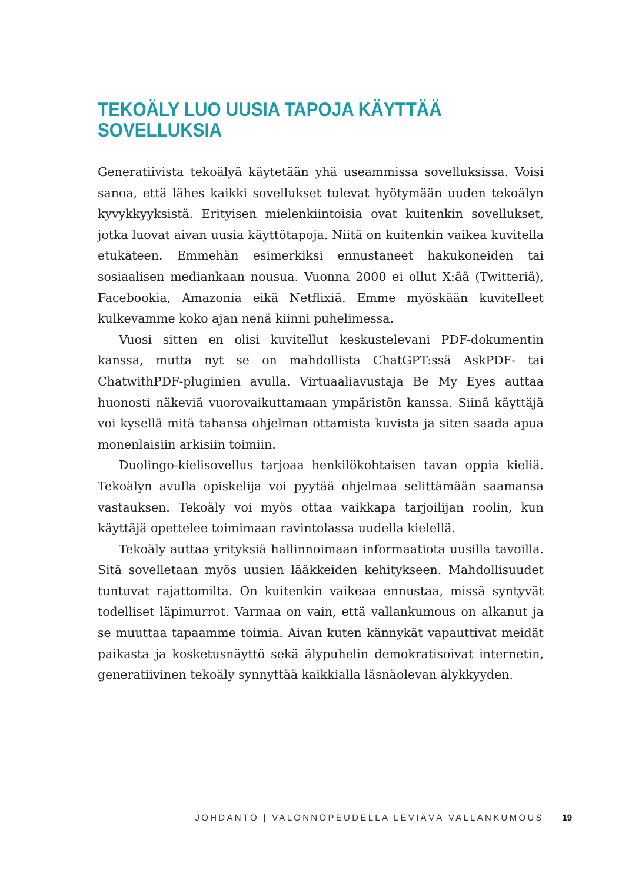TEKOÄLY LUO UUSIA TAPOJA KÄYTTÄÄ SOVELLUKSIA
Generatiivista tekoälyä käytetään yhä useammissa sovelluksissa. Voisi sanoa, että lähes kaikki sovellukset tulevat hyötymään uuden tekoälyn kyvykkyyksistä. Erityisen mielenkiintoisia ovat kuitenkin sovellukset, jotka luovat aivan uusia käyttötapoja. Niitä on kuitenkin vaikea kuvitella etukäteen. Emmehän esimerkiksi ennustaneet hakukoneiden tai sosiaalisen mediankaan nousua. Vuonna 2000 ei ollut X:ää (Twitteriä), Facebookia, Amazonia eikä Netflixiä. Emme myöskään kuvitelleet kulkevamme koko ajan nenä kiinni puhelimessa.
Vuosi sitten en olisi kuvitellut keskustelevani PDF-dokumentin kanssa, mutta nyt se on mahdollista ChatGPT:ssä AskPDF- tai ChatwithPDF-pluginien avulla. Virtuaaliavustaja Be My Eyes auttaa huonosti näkeviä vuorovaikuttamaan ympäristön kanssa. Siinä käyttäjä voi kysellä mitä tahansa ohjelman ottamista kuvista ja siten saada apua monenlaisiin arkisiin toimiin.
Duolingo-kielisovellus tarjoaa henkilökohtaisen tavan oppia kieliä. Tekoälyn avulla opiskelija voi pyytää ohjelmaa selittämään saamansa vastauksen. Tekoäly voi myös ottaa vaikkapa tarjoilijan roolin, kun käyttäjä opettelee toimimaan ravintolassa uudella kielellä.
Tekoäly auttaa yrityksiä hallinnoimaan informaatiota uusilla tavoilla. Sitä sovelletaan myös uusien lääkkeiden kehitykseen. Mahdollisuudet tuntuvat rajattomilta. On kuitenkin vaikeaa ennustaa, missä syntyvät todelliset läpimurrot. Varmaa on vain, että vallankumous on alkanut ja se muuttaa tapaamme toimia. Aivan kuten kännykät vapauttivat meidät paikasta ja kosketusnäyttö sekä älypuhelin demokratisoivat internetin, generatiivinen tekoäly synnyttää kaikkialla läsnäolevan älykkyyden.
JOHDANTO | VALONNOPEUDELLA LEVIÄVÄ VALLANKUMOUS 19